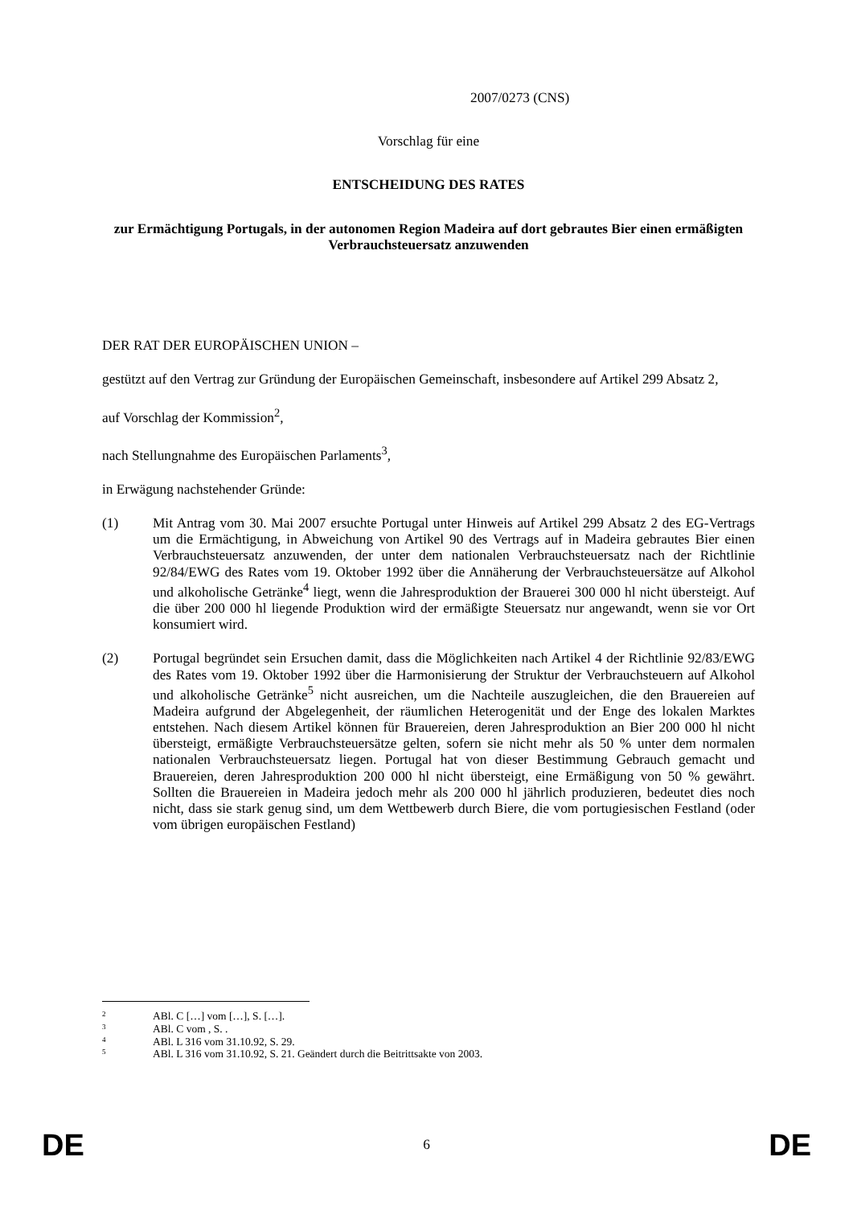2007/0273 (CNS)
Vorschlag für eine
ENTSCHEIDUNG DES RATES
zur Ermächtigung Portugals, in der autonomen Region Madeira auf dort gebrautes Bier einen ermäßigten Verbrauchsteuersatz anzuwenden
DER RAT DER EUROPÄISCHEN UNION –
gestützt auf den Vertrag zur Gründung der Europäischen Gemeinschaft, insbesondere auf Artikel 299 Absatz 2,
auf Vorschlag der Kommission<sup>2</sup>,
nach Stellungnahme des Europäischen Parlaments<sup>3</sup>,
in Erwägung nachstehender Gründe:
(1) Mit Antrag vom 30. Mai 2007 ersuchte Portugal unter Hinweis auf Artikel 299 Absatz 2 des EG-Vertrags um die Ermächtigung, in Abweichung von Artikel 90 des Vertrags auf in Madeira gebrautes Bier einen Verbrauchsteuersatz anzuwenden, der unter dem nationalen Verbrauchsteuersatz nach der Richtlinie 92/84/EWG des Rates vom 19. Oktober 1992 über die Annäherung der Verbrauchsteuersätze auf Alkohol und alkoholische Getränke<sup>4</sup> liegt, wenn die Jahresproduktion der Brauerei 300 000 hl nicht übersteigt. Auf die über 200 000 hl liegende Produktion wird der ermäßigte Steuersatz nur angewandt, wenn sie vor Ort konsumiert wird.
(2) Portugal begründet sein Ersuchen damit, dass die Möglichkeiten nach Artikel 4 der Richtlinie 92/83/EWG des Rates vom 19. Oktober 1992 über die Harmonisierung der Struktur der Verbrauchsteuern auf Alkohol und alkoholische Getränke<sup>5</sup> nicht ausreichen, um die Nachteile auszugleichen, die den Brauereien auf Madeira aufgrund der Abgelegenheit, der räumlichen Heterogenität und der Enge des lokalen Marktes entstehen. Nach diesem Artikel können für Brauereien, deren Jahresproduktion an Bier 200 000 hl nicht übersteigt, ermäßigte Verbrauchsteuersätze gelten, sofern sie nicht mehr als 50 % unter dem normalen nationalen Verbrauchsteuersatz liegen. Portugal hat von dieser Bestimmung Gebrauch gemacht und Brauereien, deren Jahresproduktion 200 000 hl nicht übersteigt, eine Ermäßigung von 50 % gewährt. Sollten die Brauereien in Madeira jedoch mehr als 200 000 hl jährlich produzieren, bedeutet dies noch nicht, dass sie stark genug sind, um dem Wettbewerb durch Biere, die vom portugiesischen Festland (oder vom übrigen europäischen Festland)
2 ABl. C […] vom […], S. […].
3 ABl. C vom , S. .
4 ABl. L 316 vom 31.10.92, S. 29.
5 ABl. L 316 vom 31.10.92, S. 21. Geändert durch die Beitrittsakte von 2003.
DE 6 DE